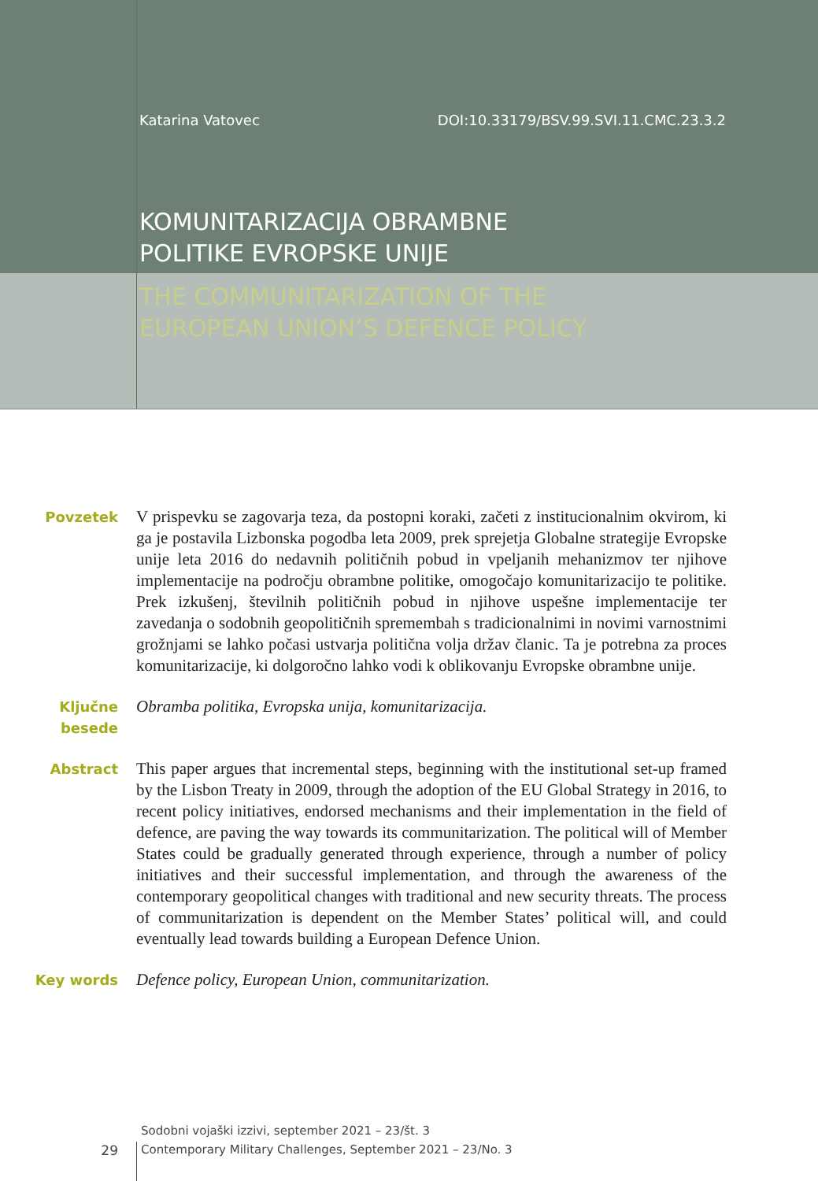Katarina Vatovec DOI:10.33179/BSV.99.SVI.11.CMC.23.3.2
KOMUNITARIZACIJA OBRAMBNE
POLITIKE EVROPSKE UNIJE
THE COMMUNITARIZATION OF THE
EUROPEAN UNION’S DEFENCE POLICY
Povzetek
V prispevku se zagovarja teza, da postopni koraki, začeti z institucionalnim okvirom, ki ga je postavila Lizbonska pogodba leta 2009, prek sprejetja Globalne strategije Evropske unije leta 2016 do nedavnih političnih pobud in vpeljanih mehanizmov ter njihove implementacije na področju obrambne politike, omogočajo komunitarizacijo te politike. Prek izkušenj, številnih političnih pobud in njihove uspešne implementacije ter zavedanja o sodobnih geopolitičnih spremembah s tradicionalnimi in novimi varnostnimi grožnjami se lahko počasi ustvarja politična volja držav članic. Ta je potrebna za proces komunitarizacije, ki dolgoročno lahko vodi k oblikovanju Evropske obrambne unije.
Ključne
besede
Obramba politika, Evropska unija, komunitarizacija.
Abstract
This paper argues that incremental steps, beginning with the institutional set-up framed by the Lisbon Treaty in 2009, through the adoption of the EU Global Strategy in 2016, to recent policy initiatives, endorsed mechanisms and their implementation in the field of defence, are paving the way towards its communitarization. The political will of Member States could be gradually generated through experience, through a number of policy initiatives and their successful implementation, and through the awareness of the contemporary geopolitical changes with traditional and new security threats. The process of communitarization is dependent on the Member States’ political will, and could eventually lead towards building a European Defence Union.
Key words
Defence policy, European Union, communitarization.
Sodobni vojaški izzivi, september 2021 – 23/št. 3
29 Contemporary Military Challenges, September 2021 – 23/No. 3